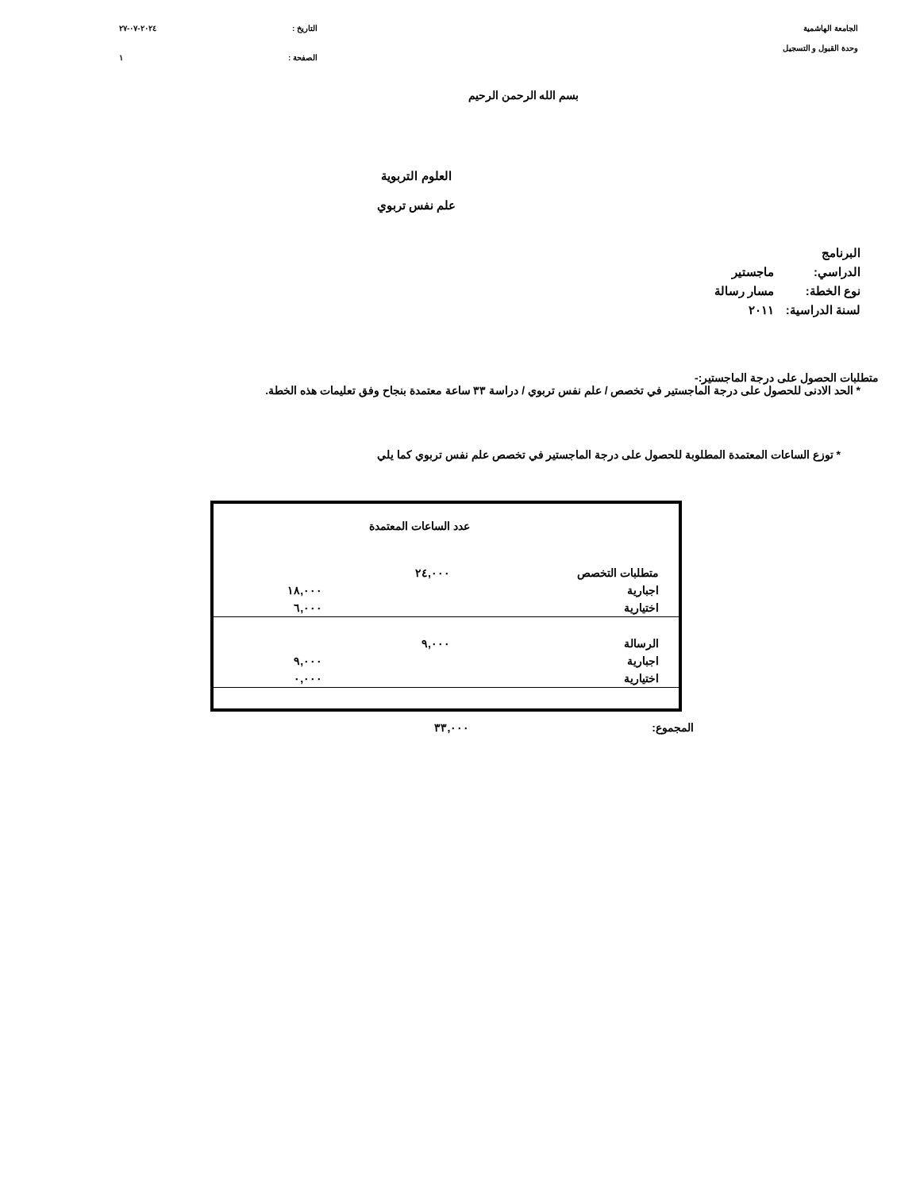الجامعة الهاشمية
وحدة القبول و التسجيل
التاريخ : ٢٠٢٤-٠٧-٢٧
الصفحة : ١
بسم الله الرحمن الرحيم
العلوم التربوية
علم نفس تربوي
البرنامج الدراسي: ماجستير
نوع الخطة: مسار رسالة
لسنة الدراسية: ٢٠١١
متطلبات الحصول على درجة الماجستير:-
* الحد الادنى للحصول على درجة الماجستير في تخصص / علم نفس تربوي / دراسة ٣٣ ساعة معتمدة بنجاح وفق تعليمات هذه الخطة.
* توزع الساعات المعتمدة المطلوبة للحصول على درجة الماجستير في تخصص علم نفس تربوي كما يلي
| | عدد الساعات المعتمدة | |
| متطلبات التخصص | ٢٤,٠٠٠ | |
| اجبارية | | ١٨,٠٠٠ |
| اختيارية | | ٦,٠٠٠ |
| الرسالة | ٩,٠٠٠ | |
| اجبارية | | ٩,٠٠٠ |
| اختيارية | | ٠,٠٠٠ |
المجموع: ٣٣,٠٠٠